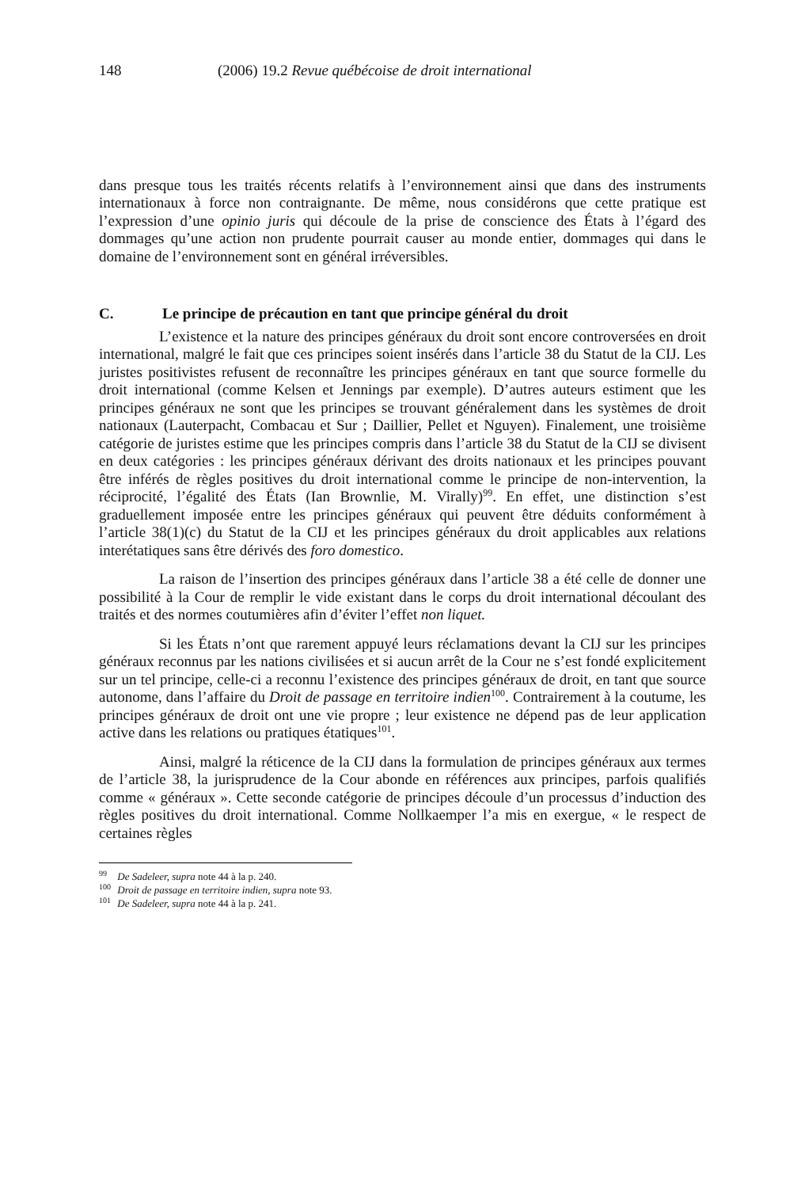148 (2006) 19.2 Revue québécoise de droit international
dans presque tous les traités récents relatifs à l’environnement ainsi que dans des instruments internationaux à force non contraignante. De même, nous considérons que cette pratique est l’expression d’une opinio juris qui découle de la prise de conscience des États à l’égard des dommages qu’une action non prudente pourrait causer au monde entier, dommages qui dans le domaine de l’environnement sont en général irréversibles.
C. Le principe de précaution en tant que principe général du droit
L’existence et la nature des principes généraux du droit sont encore controversées en droit international, malgré le fait que ces principes soient insérés dans l’article 38 du Statut de la CIJ. Les juristes positivistes refusent de reconnaître les principes généraux en tant que source formelle du droit international (comme Kelsen et Jennings par exemple). D’autres auteurs estiment que les principes généraux ne sont que les principes se trouvant généralement dans les systèmes de droit nationaux (Lauterpacht, Combacau et Sur ; Daillier, Pellet et Nguyen). Finalement, une troisième catégorie de juristes estime que les principes compris dans l’article 38 du Statut de la CIJ se divisent en deux catégories : les principes généraux dérivant des droits nationaux et les principes pouvant être inférés de règles positives du droit international comme le principe de non-intervention, la réciprocité, l’égalité des États (Ian Brownlie, M. Virally)<sup>99</sup>. En effet, une distinction s’est graduellement imposée entre les principes généraux qui peuvent être déduits conformément à l’article 38(1)(c) du Statut de la CIJ et les principes généraux du droit applicables aux relations interétatiques sans être dérivés des foro domestico.
La raison de l’insertion des principes généraux dans l’article 38 a été celle de donner une possibilité à la Cour de remplir le vide existant dans le corps du droit international découlant des traités et des normes coutumières afin d’éviter l’effet non liquet.
Si les États n’ont que rarement appuyé leurs réclamations devant la CIJ sur les principes généraux reconnus par les nations civilisées et si aucun arrêt de la Cour ne s’est fondé explicitement sur un tel principe, celle-ci a reconnu l’existence des principes généraux de droit, en tant que source autonome, dans l’affaire du Droit de passage en territoire indien<sup>100</sup>. Contrairement à la coutume, les principes généraux de droit ont une vie propre ; leur existence ne dépend pas de leur application active dans les relations ou pratiques étatiques<sup>101</sup>.
Ainsi, malgré la réticence de la CIJ dans la formulation de principes généraux aux termes de l’article 38, la jurisprudence de la Cour abonde en références aux principes, parfois qualifiés comme « généraux ». Cette seconde catégorie de principes découle d’un processus d’induction des règles positives du droit international. Comme Nollkaemper l’a mis en exergue, « le respect de certaines règles
<sup>99</sup> De Sadeleer, supra note 44 à la p. 240.
<sup>100</sup> Droit de passage en territoire indien, supra note 93.
<sup>101</sup> De Sadeleer, supra note 44 à la p. 241.